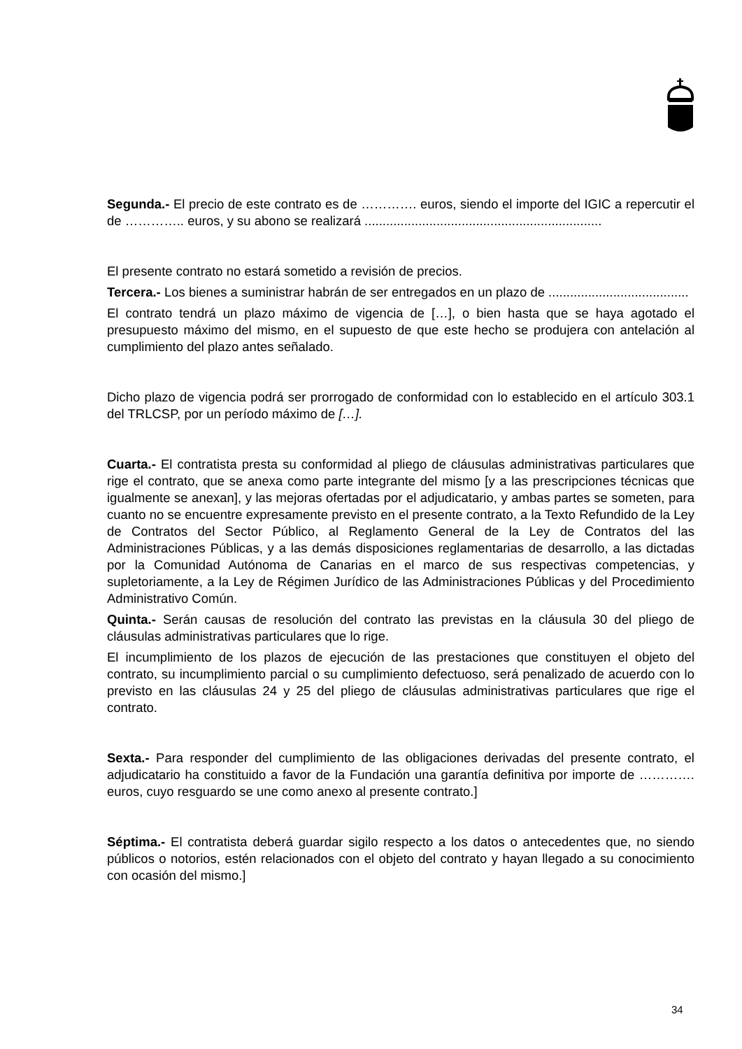Segunda.- El precio de este contrato es de …………. euros, siendo el importe del IGIC a repercutir el de ………….. euros, y su abono se realizará ..................................................................
El presente contrato no estará sometido a revisión de precios.
Tercera.- Los bienes a suministrar habrán de ser entregados en un plazo de .......................................
El contrato tendrá un plazo máximo de vigencia de […], o bien hasta que se haya agotado el presupuesto máximo del mismo, en el supuesto de que este hecho se produjera con antelación al cumplimiento del plazo antes señalado.
Dicho plazo de vigencia podrá ser prorrogado de conformidad con lo establecido en el artículo 303.1 del TRLCSP, por un período máximo de […].
Cuarta.- El contratista presta su conformidad al pliego de cláusulas administrativas particulares que rige el contrato, que se anexa como parte integrante del mismo [y a las prescripciones técnicas que igualmente se anexan], y las mejoras ofertadas por el adjudicatario, y ambas partes se someten, para cuanto no se encuentre expresamente previsto en el presente contrato, a la Texto Refundido de la Ley de Contratos del Sector Público, al Reglamento General de la Ley de Contratos del las Administraciones Públicas, y a las demás disposiciones reglamentarias de desarrollo, a las dictadas por la Comunidad Autónoma de Canarias en el marco de sus respectivas competencias, y supletoriamente, a la Ley de Régimen Jurídico de las Administraciones Públicas y del Procedimiento Administrativo Común.
Quinta.- Serán causas de resolución del contrato las previstas en la cláusula 30 del pliego de cláusulas administrativas particulares que lo rige.
El incumplimiento de los plazos de ejecución de las prestaciones que constituyen el objeto del contrato, su incumplimiento parcial o su cumplimiento defectuoso, será penalizado de acuerdo con lo previsto en las cláusulas 24 y 25 del pliego de cláusulas administrativas particulares que rige el contrato.
Sexta.- Para responder del cumplimiento de las obligaciones derivadas del presente contrato, el adjudicatario ha constituido a favor de la Fundación una garantía definitiva por importe de …………. euros, cuyo resguardo se une como anexo al presente contrato.]
Séptima.- El contratista deberá guardar sigilo respecto a los datos o antecedentes que, no siendo públicos o notorios, estén relacionados con el objeto del contrato y hayan llegado a su conocimiento con ocasión del mismo.]
34